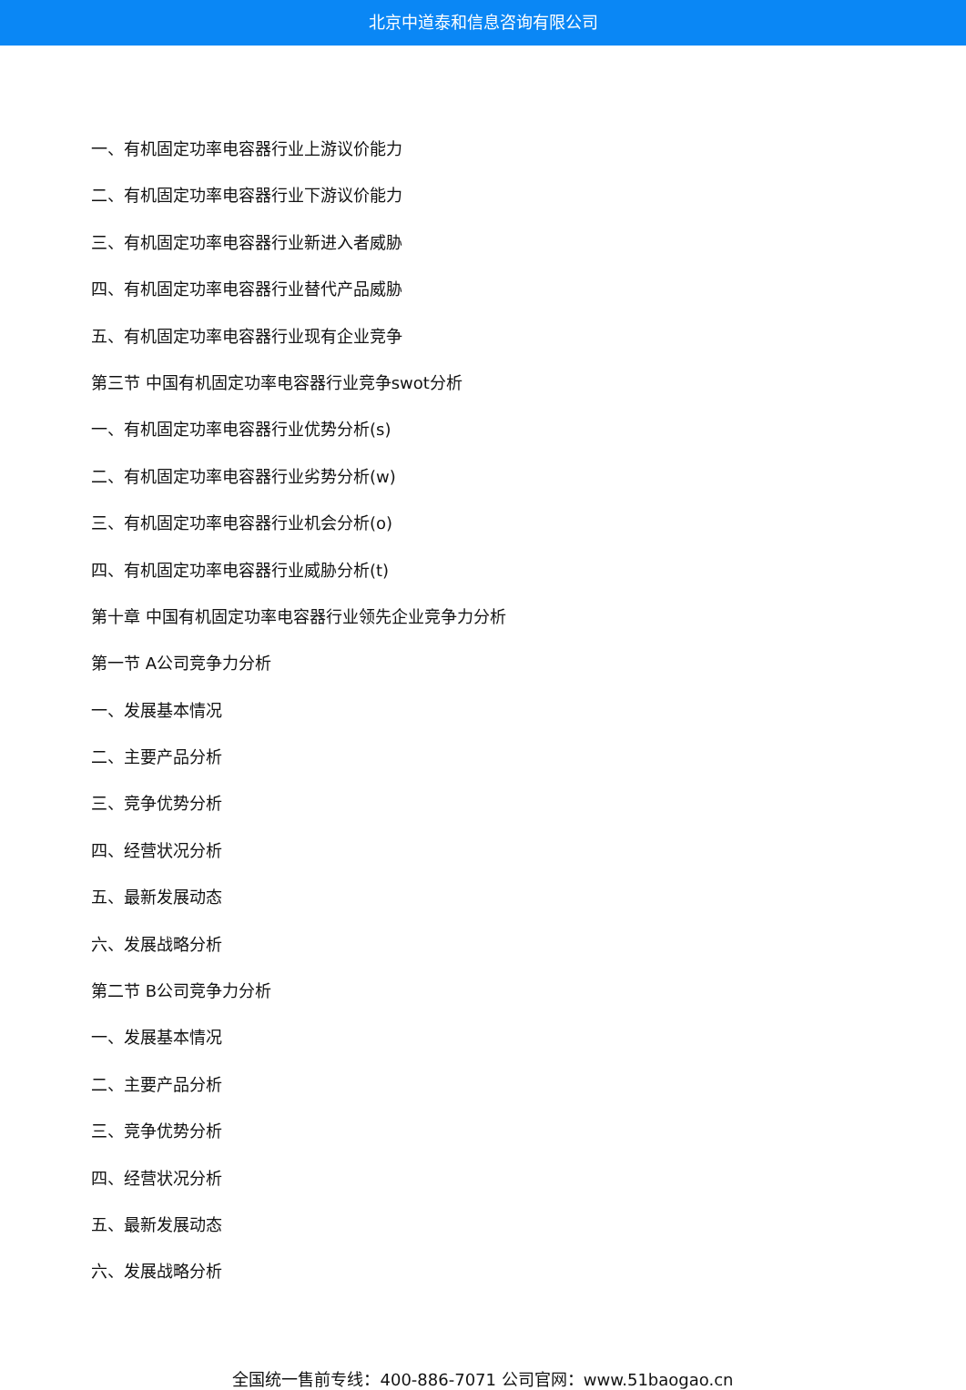北京中道泰和信息咨询有限公司
一、有机固定功率电容器行业上游议价能力
二、有机固定功率电容器行业下游议价能力
三、有机固定功率电容器行业新进入者威胁
四、有机固定功率电容器行业替代产品威胁
五、有机固定功率电容器行业现有企业竞争
第三节 中国有机固定功率电容器行业竞争swot分析
一、有机固定功率电容器行业优势分析(s)
二、有机固定功率电容器行业劣势分析(w)
三、有机固定功率电容器行业机会分析(o)
四、有机固定功率电容器行业威胁分析(t)
第十章 中国有机固定功率电容器行业领先企业竞争力分析
第一节 A公司竞争力分析
一、发展基本情况
二、主要产品分析
三、竞争优势分析
四、经营状况分析
五、最新发展动态
六、发展战略分析
第二节 B公司竞争力分析
一、发展基本情况
二、主要产品分析
三、竞争优势分析
四、经营状况分析
五、最新发展动态
六、发展战略分析
全国统一售前专线：400-886-7071 公司官网：www.51baogao.cn